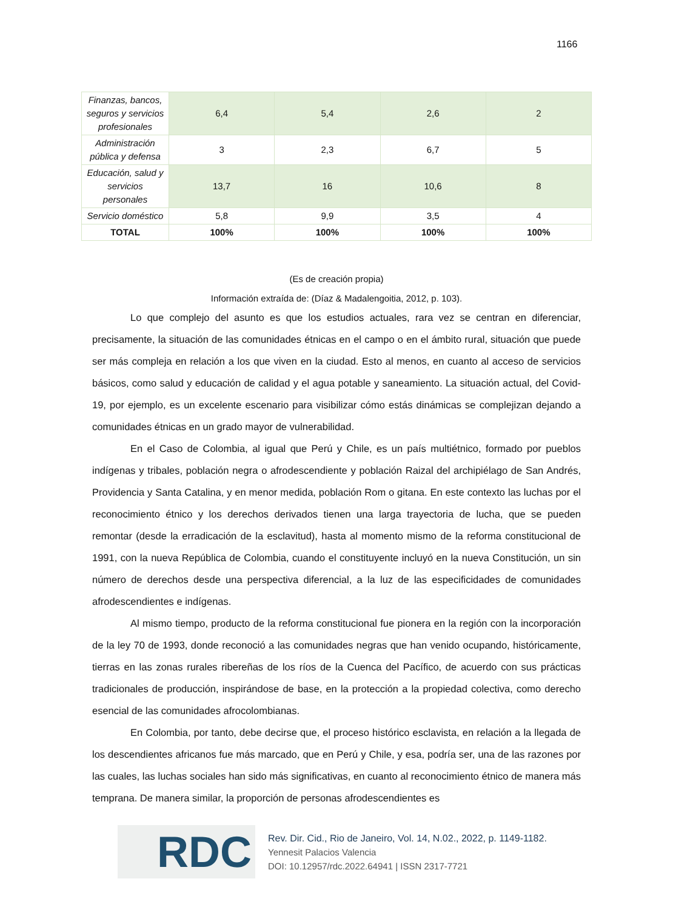1166
| Finanzas, bancos, seguros y servicios profesionales | 6,4 | 5,4 | 2,6 | 2 |
| Administración pública y defensa | 3 | 2,3 | 6,7 | 5 |
| Educación, salud y servicios personales | 13,7 | 16 | 10,6 | 8 |
| Servicio doméstico | 5,8 | 9,9 | 3,5 | 4 |
| TOTAL | 100% | 100% | 100% | 100% |
(Es de creación propia)
Información extraída de: (Díaz & Madalengoitia, 2012, p. 103).
Lo que complejo del asunto es que los estudios actuales, rara vez se centran en diferenciar, precisamente, la situación de las comunidades étnicas en el campo o en el ámbito rural, situación que puede ser más compleja en relación a los que viven en la ciudad. Esto al menos, en cuanto al acceso de servicios básicos, como salud y educación de calidad y el agua potable y saneamiento. La situación actual, del Covid-19, por ejemplo, es un excelente escenario para visibilizar cómo estás dinámicas se complejizan dejando a comunidades étnicas en un grado mayor de vulnerabilidad.
En el Caso de Colombia, al igual que Perú y Chile, es un país multiétnico, formado por pueblos indígenas y tribales, población negra o afrodescendiente y población Raizal del archipiélago de San Andrés, Providencia y Santa Catalina, y en menor medida, población Rom o gitana. En este contexto las luchas por el reconocimiento étnico y los derechos derivados tienen una larga trayectoria de lucha, que se pueden remontar (desde la erradicación de la esclavitud), hasta al momento mismo de la reforma constitucional de 1991, con la nueva República de Colombia, cuando el constituyente incluyó en la nueva Constitución, un sin número de derechos desde una perspectiva diferencial, a la luz de las especificidades de comunidades afrodescendientes e indígenas.
Al mismo tiempo, producto de la reforma constitucional fue pionera en la región con la incorporación de la ley 70 de 1993, donde reconoció a las comunidades negras que han venido ocupando, históricamente, tierras en las zonas rurales ribereñas de los ríos de la Cuenca del Pacífico, de acuerdo con sus prácticas tradicionales de producción, inspirándose de base, en la protección a la propiedad colectiva, como derecho esencial de las comunidades afrocolombianas.
En Colombia, por tanto, debe decirse que, el proceso histórico esclavista, en relación a la llegada de los descendientes africanos fue más marcado, que en Perú y Chile, y esa, podría ser, una de las razones por las cuales, las luchas sociales han sido más significativas, en cuanto al reconocimiento étnico de manera más temprana. De manera similar, la proporción de personas afrodescendientes es
RDC
Rev. Dir. Cid., Rio de Janeiro, Vol. 14, N.02., 2022, p. 1149-1182.
Yennesit Palacios Valencia
DOI: 10.12957/rdc.2022.64941 | ISSN 2317-7721